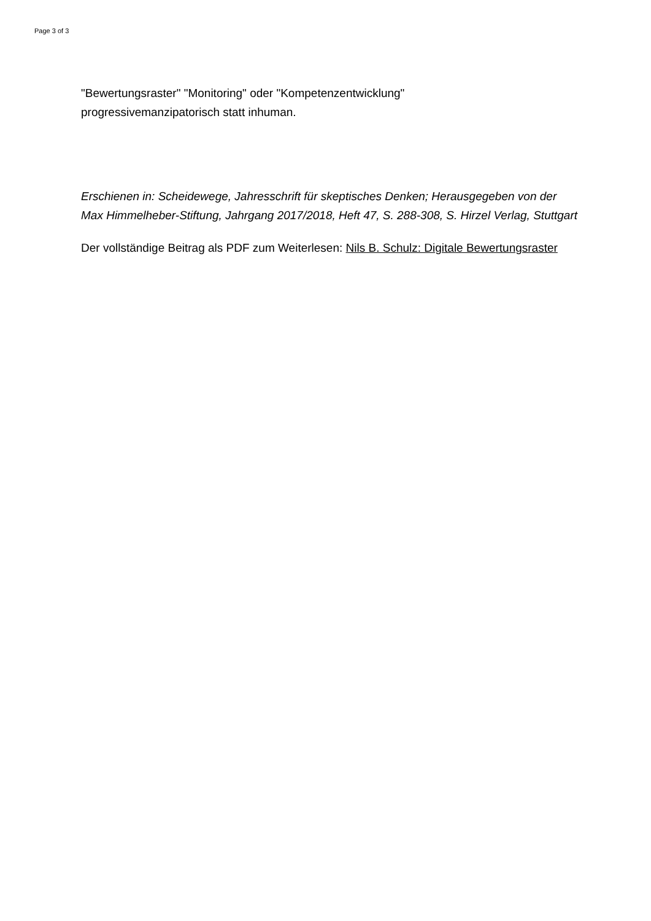Page 3 of 3
"Bewertungsraster" "Monitoring" oder "Kompetenzentwicklung"
progressivemanzipatorisch statt inhuman.
Erschienen in: Scheidewege, Jahresschrift für skeptisches Denken; Herausgegeben von der Max Himmelheber-Stiftung, Jahrgang 2017/2018, Heft 47, S. 288-308, S. Hirzel Verlag, Stuttgart
Der vollständige Beitrag als PDF zum Weiterlesen: Nils B. Schulz: Digitale Bewertungsraster